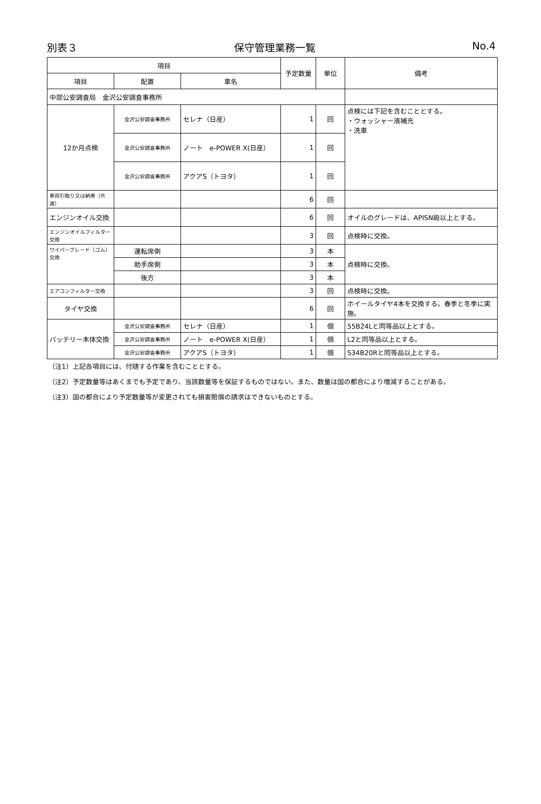別表３ 保守管理業務一覧 No.4
| 項目 | | | 予定数量 | 単位 | 備考 |
| --- | --- | --- | --- | --- | --- |
| 項目 | 配置 | 車名 | | | |
| 中部公安調査局 金沢公安調査事務所 | | | | | |
| 12か月点検 | 金沢公安調査事務所 | セレナ（日産） | 1 | 回 | 点検には下記を含むこととする。 ・ウォッシャー液補充 ・洗車 |
| | 金沢公安調査事務所 | ノート e-POWER X(日産） | 1 | 回 | |
| | 金沢公安調査事務所 | アクアS（トヨタ） | 1 | 回 | |
| 車両引取り又は納車（片道） | | | 6 | 回 | |
| エンジンオイル交換 | | | 6 | 回 | オイルのグレードは、APISN級以上とする。 |
| エンジンオイルフィルター交換 | | | 3 | 回 | 点検時に交換。 |
| ワイパーブレード（ゴム）交換 | 運転席側 | | 3 | 本 | 点検時に交換。 |
| | 助手席側 | | 3 | 本 | |
| | 後方 | | 3 | 本 | |
| エアコンフィルター交換 | | | 3 | 回 | 点検時に交換。 |
| タイヤ交換 | | | 6 | 回 | ホイールタイヤ4本を交換する。春季と冬季に実施。 |
| バッテリー本体交換 | 金沢公安調査事務所 | セレナ（日産） | 1 | 個 | 55B24Lと同等品以上とする。 |
| | 金沢公安調査事務所 | ノート e-POWER X(日産） | 1 | 個 | L2と同等品以上とする。 |
| | 金沢公安調査事務所 | アクアS（トヨタ） | 1 | 個 | S34B20Rと同等品以上とする。 |
（注1）上記各項目には、付随する作業を含むこととする。
（注2）予定数量等はあくまでも予定であり、当該数量等を保証するものではない。また、数量は国の都合により増減することがある。
（注3）国の都合により予定数量等が変更されても損害賠償の請求はできないものとする。